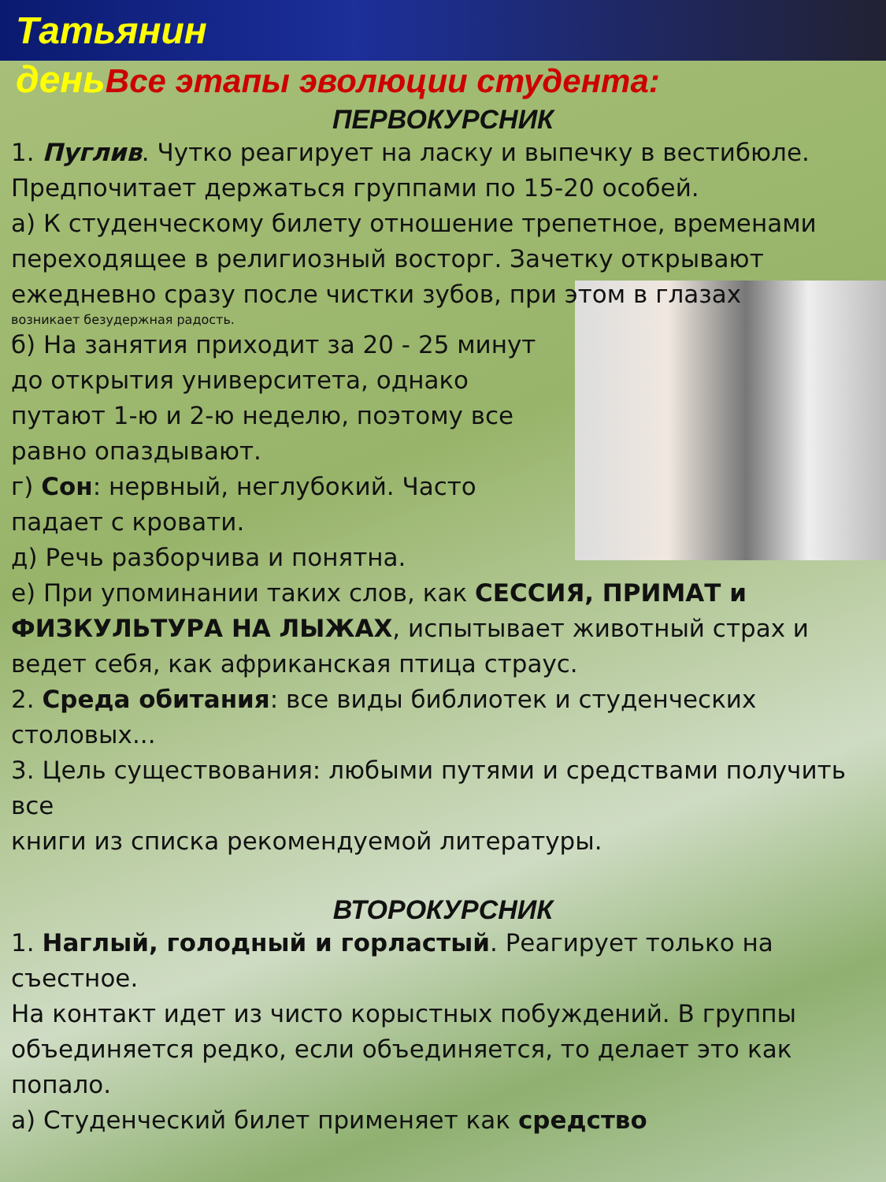Татьянин
деньВсе этапы эволюции студента:
ПЕРВОКУРСНИК
1. Пуглив. Чутко реагирует на ласку и выпечку в вестибюле. Предпочитает держаться группами по 15-20 особей.
а) К студенческому билету отношение трепетное, временами переходящее в религиозный восторг. Зачетку открывают ежедневно сразу после чистки зубов, при этом в глазах
возникает безудержная радость.
б) На занятия приходит за 20 - 25 минут до открытия университета, однако путают 1-ю и 2-ю неделю, поэтому все равно опаздывают.
г) Сон: нервный, неглубокий. Часто падает с кровати.
д) Речь разборчива и понятна.
е) При упоминании таких слов, как СЕССИЯ, ПРИМАТ и ФИЗКУЛЬТУРА НА ЛЫЖАХ, испытывает животный страх и ведет себя, как африканская птица страус.
2. Среда обитания: все виды библиотек и студенческих столовых...
3. Цель существования: любыми путями и средствами получить все
книги из списка рекомендуемой литературы.
ВТОРОКУРСНИК
1. Наглый, голодный и горластый. Реагирует только на съестное.
На контакт идет из чисто корыстных побуждений. В группы объединяется редко, если объединяется, то делает это как попало.
а) Студенческий билет применяет как средство